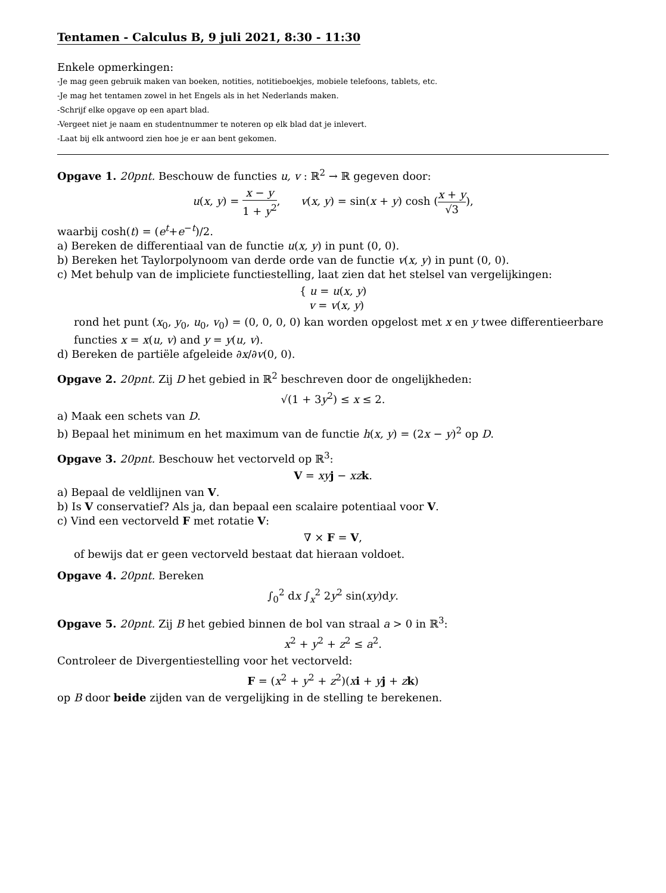Tentamen - Calculus B, 9 juli 2021, 8:30 - 11:30
Enkele opmerkingen:
-Je mag geen gebruik maken van boeken, notities, notitieboekjes, mobiele telefoons, tablets, etc.
-Je mag het tentamen zowel in het Engels als in het Nederlands maken.
-Schrijf elke opgave op een apart blad.
-Vergeet niet je naam en studentnummer te noteren op elk blad dat je inlevert.
-Laat bij elk antwoord zien hoe je er aan bent gekomen.
Opgave 1. 20pnt. Beschouw de functies u, v : ℝ<sup>2</sup> → ℝ gegeven door:
u(x, y) = x − y 1 + y<sup>2</sup>, v(x, y) = sin(x + y) cosh (x + y √3),
waarbij cosh(t) = (e<sup>t</sup>+e<sup>−t</sup>)/2.
a) Bereken de differentiaal van de functie u(x, y) in punt (0, 0).
b) Bereken het Taylorpolynoom van derde orde van de functie v(x, y) in punt (0, 0).
c) Met behulp van de impliciete functiestelling, laat zien dat het stelsel van vergelijkingen:
{ u = u(x, y)
v = v(x, y)
rond het punt (x<sub>0</sub>, y<sub>0</sub>, u<sub>0</sub>, v<sub>0</sub>) = (0, 0, 0, 0) kan worden opgelost met x en y twee differentieerbare functies x = x(u, v) and y = y(u, v).
d) Bereken de partiële afgeleide ∂x/∂v(0, 0).
Opgave 2. 20pnt. Zij D het gebied in ℝ<sup>2</sup> beschreven door de ongelijkheden:
√(1 + 3y<sup>2</sup>) ≤ x ≤ 2.
a) Maak een schets van D.
b) Bepaal het minimum en het maximum van de functie h(x, y) = (2x − y)<sup>2</sup> op D.
Opgave 3. 20pnt. Beschouw het vectorveld op ℝ<sup>3</sup>:
V = xy j − xz k.
a) Bepaal de veldlijnen van V.
b) Is V conservatief? Als ja, dan bepaal een scalaire potentiaal voor V.
c) Vind een vectorveld F met rotatie V:
∇ × F = V,
of bewijs dat er geen vectorveld bestaat dat hieraan voldoet.
Opgave 4. 20pnt. Bereken
∫<sub>0</sub><sup>2</sup> dx ∫<sub>x</sub><sup>2</sup> 2y<sup>2</sup> sin(xy)dy.
Opgave 5. 20pnt. Zij B het gebied binnen de bol van straal a > 0 in ℝ<sup>3</sup>:
x<sup>2</sup> + y<sup>2</sup> + z<sup>2</sup> ≤ a<sup>2</sup>.
Controleer de Divergentiestelling voor het vectorveld:
F = (x<sup>2</sup> + y<sup>2</sup> + z<sup>2</sup>)(xi + yj + zk)
op B door beide zijden van de vergelijking in de stelling te berekenen.